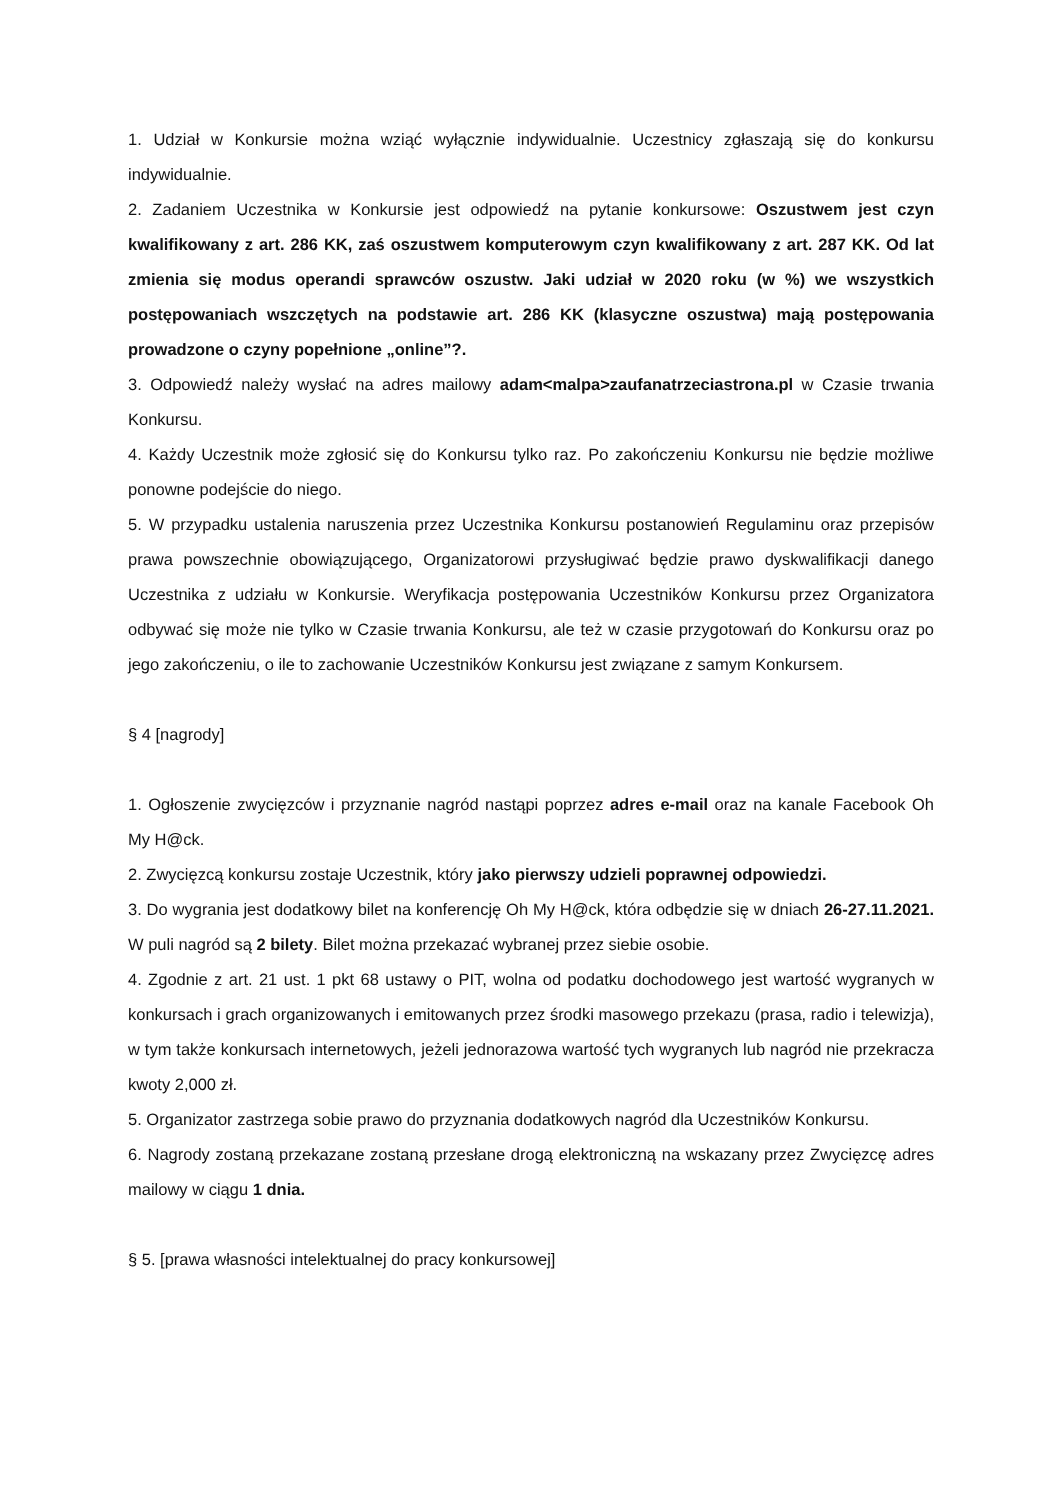1. Udział w Konkursie można wziąć wyłącznie indywidualnie. Uczestnicy zgłaszają się do konkursu indywidualnie.
2. Zadaniem Uczestnika w Konkursie jest odpowiedź na pytanie konkursowe: Oszustwem jest czyn kwalifikowany z art. 286 KK, zaś oszustwem komputerowym czyn kwalifikowany z art. 287 KK. Od lat zmienia się modus operandi sprawców oszustw. Jaki udział w 2020 roku (w %) we wszystkich postępowaniach wszczętych na podstawie art. 286 KK (klasyczne oszustwa) mają postępowania prowadzone o czyny popełnione „online”?.
3. Odpowiedź należy wysłać na adres mailowy adam<malpa>zaufanatrzeciastrona.pl w Czasie trwania Konkursu.
4. Każdy Uczestnik może zgłosić się do Konkursu tylko raz. Po zakończeniu Konkursu nie będzie możliwe ponowne podejście do niego.
5. W przypadku ustalenia naruszenia przez Uczestnika Konkursu postanowień Regulaminu oraz przepisów prawa powszechnie obowiązującego, Organizatorowi przysługiwać będzie prawo dyskwalifikacji danego Uczestnika z udziału w Konkursie. Weryfikacja postępowania Uczestników Konkursu przez Organizatora odbywać się może nie tylko w Czasie trwania Konkursu, ale też w czasie przygotowań do Konkursu oraz po jego zakończeniu, o ile to zachowanie Uczestników Konkursu jest związane z samym Konkursem.
§ 4 [nagrody]
1. Ogłoszenie zwycięzców i przyznanie nagród nastąpi poprzez adres e-mail oraz na kanale Facebook Oh My H@ck.
2. Zwycięzcą konkursu zostaje Uczestnik, który jako pierwszy udzieli poprawnej odpowiedzi.
3. Do wygrania jest dodatkowy bilet na konferencję Oh My H@ck, która odbędzie się w dniach 26-27.11.2021. W puli nagród są 2 bilety. Bilet można przekazać wybranej przez siebie osobie.
4. Zgodnie z art. 21 ust. 1 pkt 68 ustawy o PIT, wolna od podatku dochodowego jest wartość wygranych w konkursach i grach organizowanych i emitowanych przez środki masowego przekazu (prasa, radio i telewizja), w tym także konkursach internetowych, jeżeli jednorazowa wartość tych wygranych lub nagród nie przekracza kwoty 2,000 zł.
5. Organizator zastrzega sobie prawo do przyznania dodatkowych nagród dla Uczestników Konkursu.
6. Nagrody zostaną przekazane zostaną przesłane drogą elektroniczną na wskazany przez Zwycięzcę adres mailowy w ciągu 1 dnia.
§ 5. [prawa własności intelektualnej do pracy konkursowej]